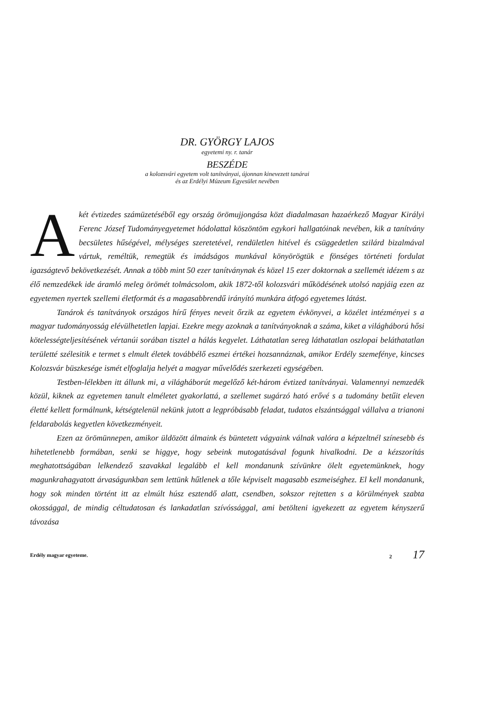DR. GYÖRGY LAJOS
egyetemi ny. r. tanár
BESZÉDE
a kolozsvári egyetem volt tanítványai, újonnan kinevezett tanárai
és az Erdélyi Múzeum Egyesület nevében
Akét évtizedes számüzetéséből egy ország örömujjongása közt diadalmasan hazaérkező Magyar Királyi Ferenc József Tudományegyetemet hódolattal köszöntöm egykori hallgatóinak nevében, kik a tanítvány becsületes hűségével, mélységes szeretetével, rendületlen hitével és csüggedetlen szilárd bizalmával vártuk, reméltük, remegtük és imádságos munkával könyörögtük e fönséges történeti fordulat igazságtevő bekövetkezését. Annak a több mint 50 ezer tanítványnak és közel 15 ezer doktornak a szellemét idézem s az élő nemzedékek ide áramló meleg örömét tolmácsolom, akik 1872-től kolozsvári működésének utolsó napjáig ezen az egyetemen nyertek szellemi életformát és a magasabbrendű irányító munkára átfogó egyetemes látást.
Tanárok és tanítványok országos hírű fényes neveit őrzik az egyetem évkönyvei, a közélet intézményei s a magyar tudományosság elévülhetetlen lapjai. Ezekre megy azoknak a tanítványoknak a száma, kiket a világháború hősi kötelességteljesítésének vértanúi sorában tisztel a hálás kegyelet. Láthatatlan sereg láthatatlan oszlopai beláthatatlan területté szélesitik e termet s elmult életek továbbélő eszmei értékei hozsannáznak, amikor Erdély szemefénye, kincses Kolozsvár büszkesége ismét elfoglalja helyét a magyar művelődés szerkezeti egységében.
Testben-lélekben itt állunk mi, a világháborút megelőző két-három évtized tanítványai. Valamennyi nemzedék közül, kiknek az egyetemen tanult elméletet gyakorlattá, a szellemet sugárzó ható erővé s a tudomány betűit eleven életté kellett formálnunk, kétségtelenül nekünk jutott a legpróbásabb feladat, tudatos elszántsággal vállalva a trianoni feldarabolás kegyetlen következményeit.
Ezen az örömünnepen, amikor üldözött álmaink és büntetett vágyaink válnak valóra a képzeltnél színesebb és hihetetlenebb formában, senki se higgye, hogy sebeink mutogatásával fogunk hivalkodni. De a kézszorítás meghatottságában lelkendező szavakkal legalább el kell mondanunk szívünkre ölelt egyetemünknek, hogy magunkrahagyatott árvaságunkban sem lettünk hűtlenek a tőle képviselt magasabb eszmeiséghez. El kell mondanunk, hogy sok minden történt itt az elmúlt húsz esztendő alatt, csendben, sokszor rejtetten s a körülmények szabta okossággal, de mindig céltudatosan és lankadatlan szívóssággal, ami betölteni igyekezett az egyetem kényszerű távozása
Erdély magyar egyeteme. 2 17